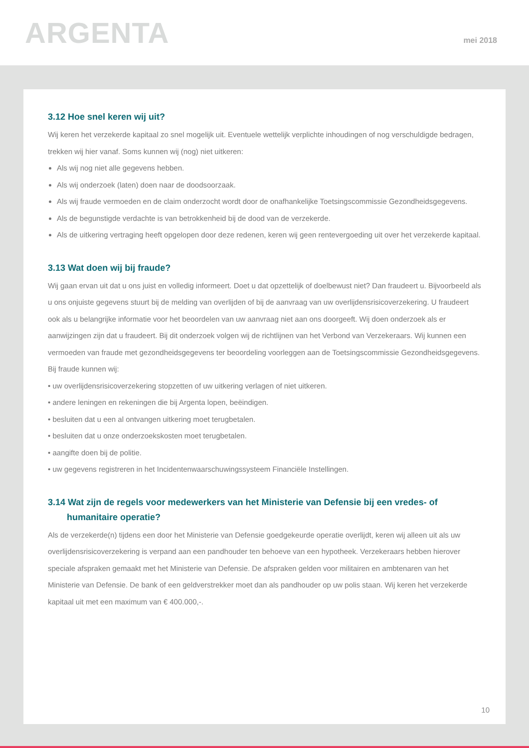ARGENTA
mei 2018
3.12 Hoe snel keren wij uit?
Wij keren het verzekerde kapitaal zo snel mogelijk uit. Eventuele wettelijk verplichte inhoudingen of nog verschuldigde bedragen, trekken wij hier vanaf. Soms kunnen wij (nog) niet uitkeren:
Als wij nog niet alle gegevens hebben.
Als wij onderzoek (laten) doen naar de doodsoorzaak.
Als wij fraude vermoeden en de claim onderzocht wordt door de onafhankelijke Toetsingscommissie Gezondheidsgegevens.
Als de begunstigde verdachte is van betrokkenheid bij de dood van de verzekerde.
Als de uitkering vertraging heeft opgelopen door deze redenen, keren wij geen rentevergoeding uit over het verzekerde kapitaal.
3.13 Wat doen wij bij fraude?
Wij gaan ervan uit dat u ons juist en volledig informeert. Doet u dat opzettelijk of doelbewust niet? Dan fraudeert u. Bijvoorbeeld als u ons onjuiste gegevens stuurt bij de melding van overlijden of bij de aanvraag van uw overlijdensrisicoverzekering. U fraudeert ook als u belangrijke informatie voor het beoordelen van uw aanvraag niet aan ons doorgeeft. Wij doen onderzoek als er aanwijzingen zijn dat u fraudeert. Bij dit onderzoek volgen wij de richtlijnen van het Verbond van Verzekeraars. Wij kunnen een vermoeden van fraude met gezondheidsgegevens ter beoordeling voorleggen aan de Toetsingscommissie Gezondheidsgegevens. Bij fraude kunnen wij:
• uw overlijdensrisicoverzekering stopzetten of uw uitkering verlagen of niet uitkeren.
• andere leningen en rekeningen die bij Argenta lopen, beëindigen.
• besluiten dat u een al ontvangen uitkering moet terugbetalen.
• besluiten dat u onze onderzoekskosten moet terugbetalen.
• aangifte doen bij de politie.
• uw gegevens registreren in het Incidentenwaarschuwingssysteem Financiële Instellingen.
3.14 Wat zijn de regels voor medewerkers van het Ministerie van Defensie bij een vredes- of
humanitaire operatie?
Als de verzekerde(n) tijdens een door het Ministerie van Defensie goedgekeurde operatie overlijdt, keren wij alleen uit als uw overlijdensrisicoverzekering is verpand aan een pandhouder ten behoeve van een hypotheek. Verzekeraars hebben hierover speciale afspraken gemaakt met het Ministerie van Defensie. De afspraken gelden voor militairen en ambtenaren van het Ministerie van Defensie. De bank of een geldverstrekker moet dan als pandhouder op uw polis staan. Wij keren het verzekerde kapitaal uit met een maximum van € 400.000,-.
10